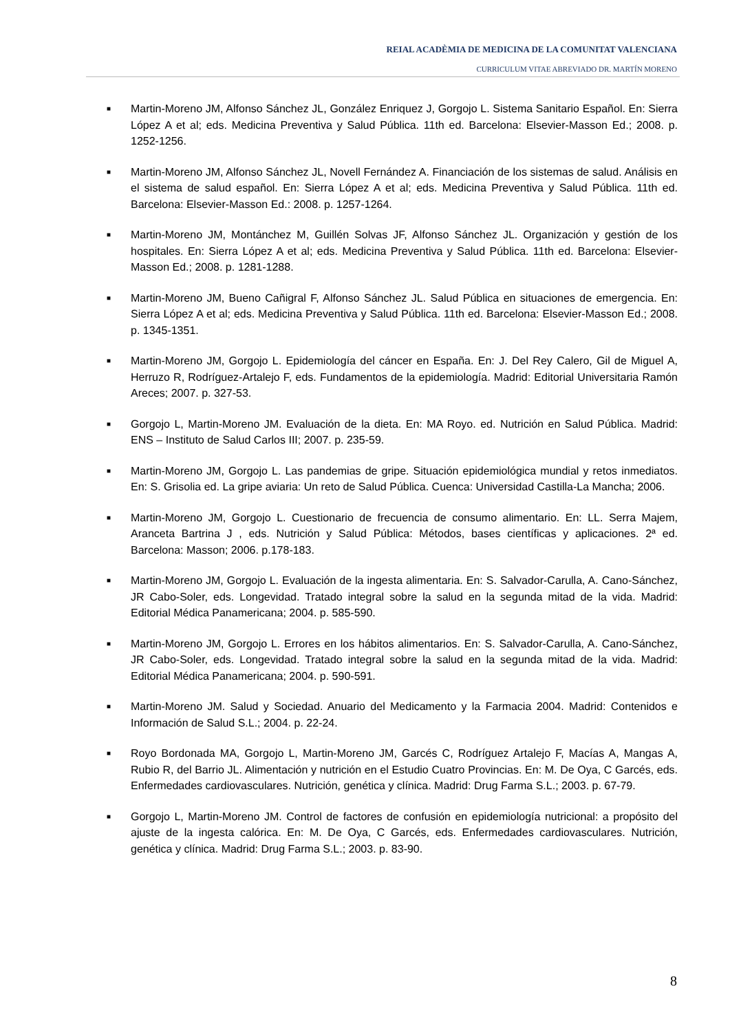REIAL ACADÈMIA DE MEDICINA DE LA COMUNITAT VALENCIANA
CURRICULUM VITAE ABREVIADO DR. MARTÍN MORENO
■ Martin-Moreno JM, Alfonso Sánchez JL, González Enriquez J, Gorgojo L. Sistema Sanitario Español. En: Sierra López A et al; eds. Medicina Preventiva y Salud Pública. 11th ed. Barcelona: Elsevier-Masson Ed.; 2008. p. 1252-1256.
■ Martin-Moreno JM, Alfonso Sánchez JL, Novell Fernández A. Financiación de los sistemas de salud. Análisis en el sistema de salud español. En: Sierra López A et al; eds. Medicina Preventiva y Salud Pública. 11th ed. Barcelona: Elsevier-Masson Ed.: 2008. p. 1257-1264.
■ Martin-Moreno JM, Montánchez M, Guillén Solvas JF, Alfonso Sánchez JL. Organización y gestión de los hospitales. En: Sierra López A et al; eds. Medicina Preventiva y Salud Pública. 11th ed. Barcelona: Elsevier-Masson Ed.; 2008. p. 1281-1288.
■ Martin-Moreno JM, Bueno Cañigral F, Alfonso Sánchez JL. Salud Pública en situaciones de emergencia. En: Sierra López A et al; eds. Medicina Preventiva y Salud Pública. 11th ed. Barcelona: Elsevier-Masson Ed.; 2008. p. 1345-1351.
■ Martin-Moreno JM, Gorgojo L. Epidemiología del cáncer en España. En: J. Del Rey Calero, Gil de Miguel A, Herruzo R, Rodríguez-Artalejo F, eds. Fundamentos de la epidemiología. Madrid: Editorial Universitaria Ramón Areces; 2007. p. 327-53.
■ Gorgojo L, Martin-Moreno JM. Evaluación de la dieta. En: MA Royo. ed. Nutrición en Salud Pública. Madrid: ENS – Instituto de Salud Carlos III; 2007. p. 235-59.
■ Martin-Moreno JM, Gorgojo L. Las pandemias de gripe. Situación epidemiológica mundial y retos inmediatos. En: S. Grisolia ed. La gripe aviaria: Un reto de Salud Pública. Cuenca: Universidad Castilla-La Mancha; 2006.
■ Martin-Moreno JM, Gorgojo L. Cuestionario de frecuencia de consumo alimentario. En: LL. Serra Majem, Aranceta Bartrina J , eds. Nutrición y Salud Pública: Métodos, bases científicas y aplicaciones. 2ª ed. Barcelona: Masson; 2006. p.178-183.
■ Martin-Moreno JM, Gorgojo L. Evaluación de la ingesta alimentaria. En: S. Salvador-Carulla, A. Cano-Sánchez, JR Cabo-Soler, eds. Longevidad. Tratado integral sobre la salud en la segunda mitad de la vida. Madrid: Editorial Médica Panamericana; 2004. p. 585-590.
■ Martin-Moreno JM, Gorgojo L. Errores en los hábitos alimentarios. En: S. Salvador-Carulla, A. Cano-Sánchez, JR Cabo-Soler, eds. Longevidad. Tratado integral sobre la salud en la segunda mitad de la vida. Madrid: Editorial Médica Panamericana; 2004. p. 590-591.
■ Martin-Moreno JM. Salud y Sociedad. Anuario del Medicamento y la Farmacia 2004. Madrid: Contenidos e Información de Salud S.L.; 2004. p. 22-24.
■ Royo Bordonada MA, Gorgojo L, Martin-Moreno JM, Garcés C, Rodríguez Artalejo F, Macías A, Mangas A, Rubio R, del Barrio JL. Alimentación y nutrición en el Estudio Cuatro Provincias. En: M. De Oya, C Garcés, eds. Enfermedades cardiovasculares. Nutrición, genética y clínica. Madrid: Drug Farma S.L.; 2003. p. 67-79.
■ Gorgojo L, Martin-Moreno JM. Control de factores de confusión en epidemiología nutricional: a propósito del ajuste de la ingesta calórica. En: M. De Oya, C Garcés, eds. Enfermedades cardiovasculares. Nutrición, genética y clínica. Madrid: Drug Farma S.L.; 2003. p. 83-90.
8